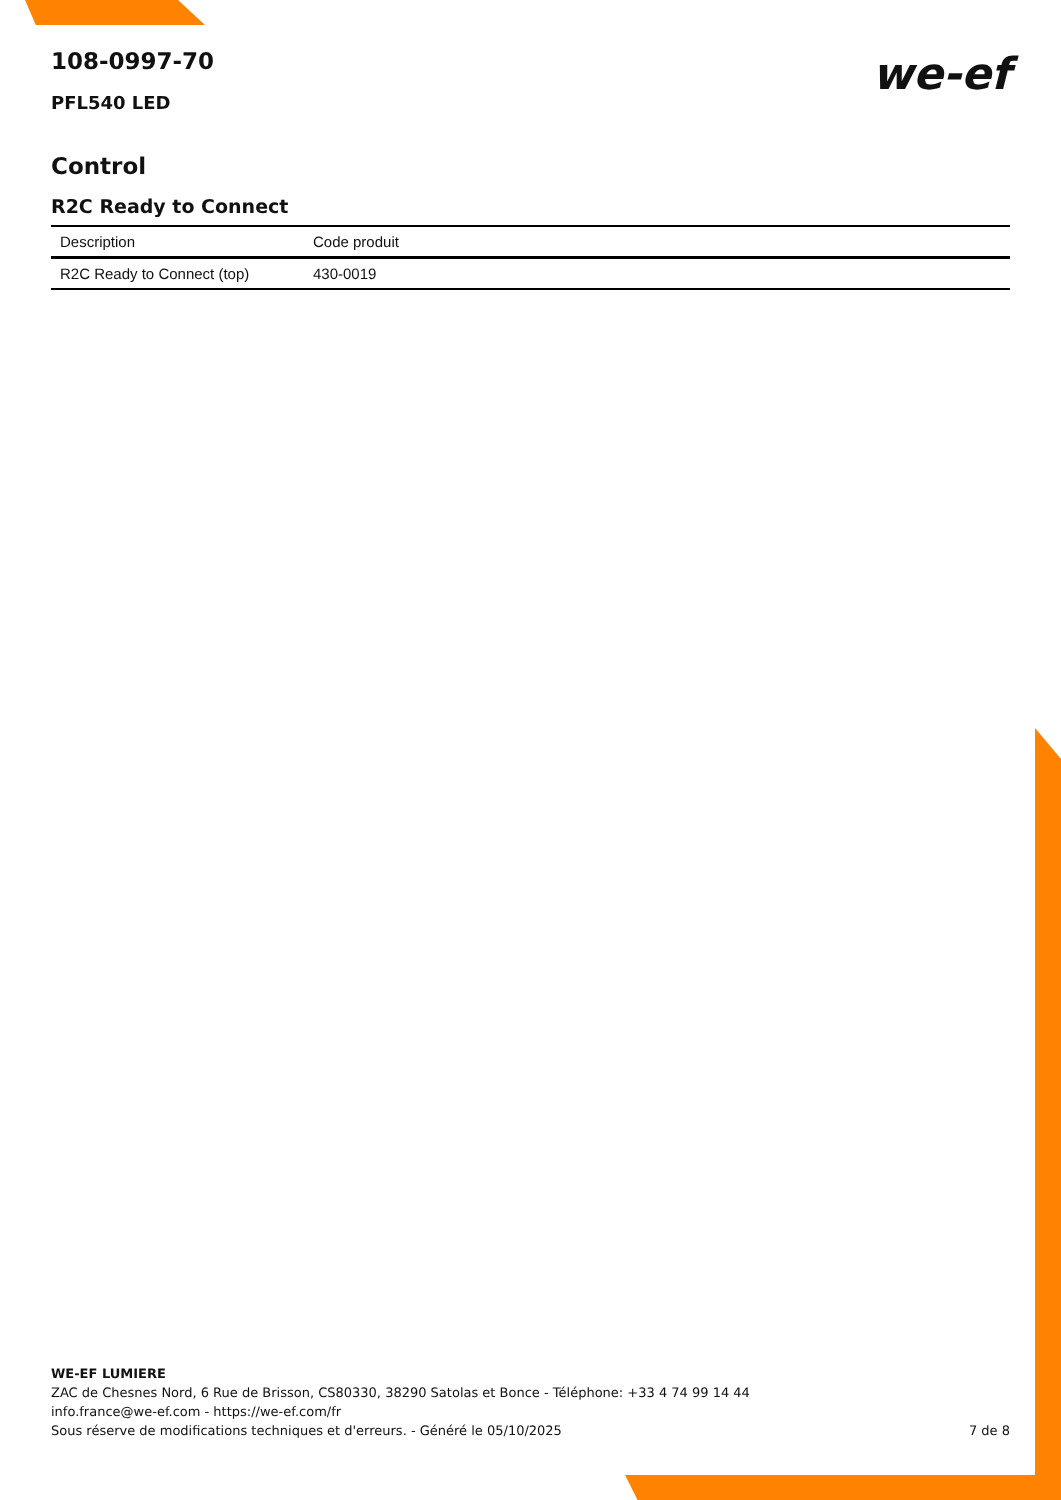108-0997-70
we-ef
PFL540 LED
Control
R2C Ready to Connect
| Description | Code produit |
| --- | --- |
| R2C Ready to Connect (top) | 430-0019 |
WE-EF LUMIERE
ZAC de Chesnes Nord, 6 Rue de Brisson, CS80330, 38290 Satolas et Bonce - Téléphone: +33 4 74 99 14 44
info.france@we-ef.com - https://we-ef.com/fr
Sous réserve de modifications techniques et d'erreurs. - Généré le 05/10/2025
7 de 8